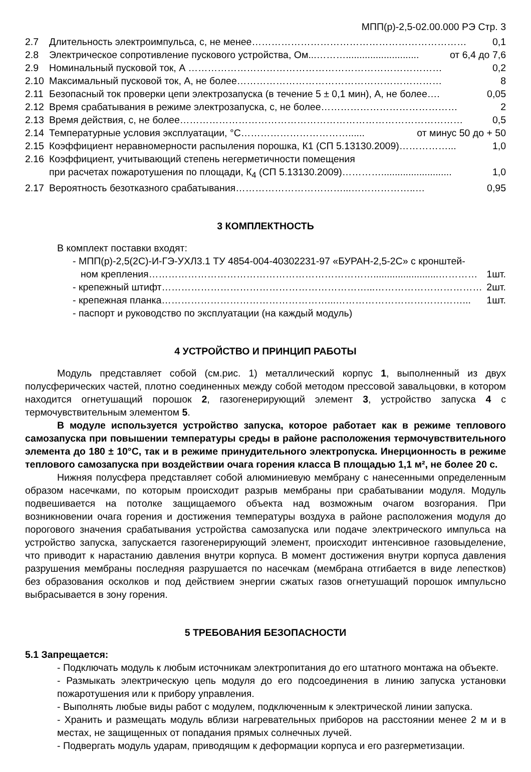МПП(р)-2,5-02.00.000 РЭ Стр. 3
2.7 Длительность электроимпульса, с, не менее………………………………………………………… 0,1
2.8 Электрическое сопротивление пускового устройства, Ом...………........................... от 6,4 до 7,6
2.9 Номинальный пусковой ток, А …………………………………………………………………… 0,2
2.10 Максимальный пусковой ток, А, не более……………………………………………………… 8
2.11 Безопасный ток проверки цепи электрозапуска (в течение 5 ± 0,1 мин), А, не более…. 0,05
2.12 Время срабатывания в режиме электрозапуска, с, не более…………………………………… 2
2.13 Время действия, с, не более…………………………………………………………………………… 0,5
2.14 Температурные условия эксплуатации, °С……………………………...... от минус 50 до + 50
2.15 Коэффициент неравномерности распыления порошка, К1 (СП 5.13130.2009)……………... 1,0
2.16 Коэффициент, учитывающий степень негерметичности помещения
при расчетах пожаротушения по площади, К<sub>4</sub> (СП 5.13130.2009)………….......................... 1,0
2.17 Вероятность безотказного срабатывания……………………………...………………..… 0,95
3 КОМПЛЕКТНОСТЬ
В комплект поставки входят:
- МПП(р)-2,5(2С)-И-ГЭ-УХЛ3.1 ТУ 4854-004-40302231-97 «БУРАН-2,5-2С» с кронштей-
ном крепления……………………………………………………………........................………… 1шт.
- крепежный штифт………………………………………………………...…………………………… 2шт.
- крепежная планка……………………………………………...…………………………………... 1шт.
- паспорт и руководство по эксплуатации (на каждый модуль)
4 УСТРОЙСТВО И ПРИНЦИП РАБОТЫ
Модуль представляет собой (см.рис. 1) металлический корпус 1, выполненный из двух полусферических частей, плотно соединенных между собой методом прессовой завальцовки, в котором находится огнетушащий порошок 2, газогенерирующий элемент 3, устройство запуска 4 с термочувствительным элементом 5.
В модуле используется устройство запуска, которое работает как в режиме теплового самозапуска при повышении температуры среды в районе расположения термочувствительного элемента до 180 ± 10°С, так и в режиме принудительного электропуска. Инерционность в режиме теплового самозапуска при воздействии очага горения класса В площадью 1,1 м², не более 20 с.
Нижняя полусфера представляет собой алюминиевую мембрану с нанесенными определенным образом насечками, по которым происходит разрыв мембраны при срабатывании модуля. Модуль подвешивается на потолке защищаемого объекта над возможным очагом возгорания. При возникновении очага горения и достижения температуры воздуха в районе расположения модуля до порогового значения срабатывания устройства самозапуска или подаче электрического импульса на устройство запуска, запускается газогенерирующий элемент, происходит интенсивное газовыделение, что приводит к нарастанию давления внутри корпуса. В момент достижения внутри корпуса давления разрушения мембраны последняя разрушается по насечкам (мембрана отгибается в виде лепестков) без образования осколков и под действием энергии сжатых газов огнетушащий порошок импульсно выбрасывается в зону горения.
5 ТРЕБОВАНИЯ БЕЗОПАСНОСТИ
5.1 Запрещается:
- Подключать модуль к любым источникам электропитания до его штатного монтажа на объекте.
- Размыкать электрическую цепь модуля до его подсоединения в линию запуска установки пожаротушения или к прибору управления.
- Выполнять любые виды работ с модулем, подключенным к электрической линии запуска.
- Хранить и размещать модуль вблизи нагревательных приборов на расстоянии менее 2 м и в местах, не защищенных от попадания прямых солнечных лучей.
- Подвергать модуль ударам, приводящим к деформации корпуса и его разгерметизации.